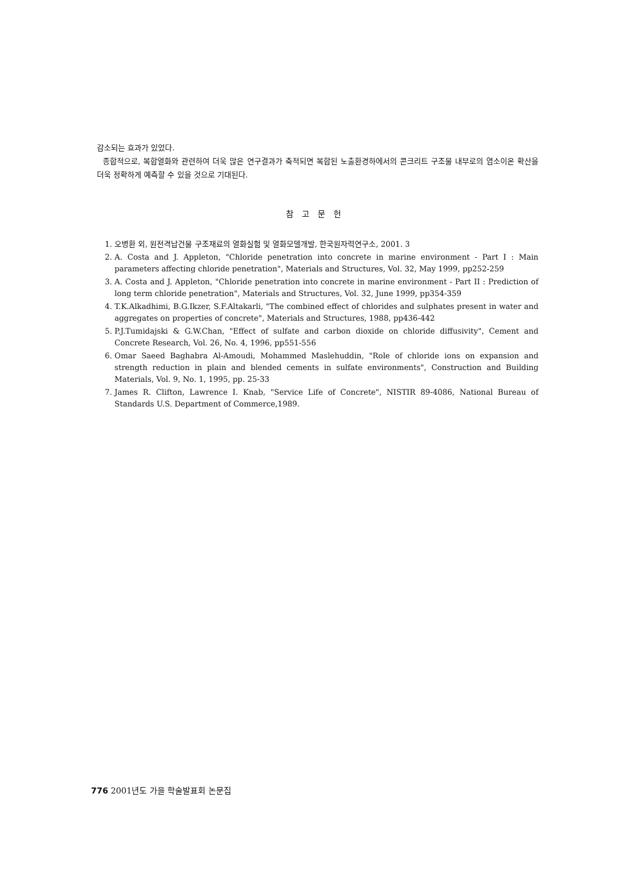감소되는 효과가 있었다.
종합적으로, 복합열화와 관련하여 더욱 많은 연구결과가 축적되면 복합된 노출환경하에서의 콘크리트 구조물 내부로의 염소이온 확산을 더욱 정확하게 예측할 수 있을 것으로 기대된다.
참고문헌
1. 오병환 외, 원전격납건물 구조재료의 열화실험 및 열화모델개발, 한국원자력연구소, 2001. 3
2. A. Costa and J. Appleton, "Chloride penetration into concrete in marine environment - Part I : Main parameters affecting chloride penetration", Materials and Structures, Vol. 32, May 1999, pp252-259
3. A. Costa and J. Appleton, "Chloride penetration into concrete in marine environment - Part II : Prediction of long term chloride penetration", Materials and Structures, Vol. 32, June 1999, pp354-359
4. T.K.Alkadhimi, B.G.Ikzer, S.F.Altakarli, "The combined effect of chlorides and sulphates present in water and aggregates on properties of concrete", Materials and Structures, 1988, pp436-442
5. P.J.Tumidajski & G.W.Chan, "Effect of sulfate and carbon dioxide on chloride diffusivity", Cement and Concrete Research, Vol. 26, No. 4, 1996, pp551-556
6. Omar Saeed Baghabra Al-Amoudi, Mohammed Maslehuddin, "Role of chloride ions on expansion and strength reduction in plain and blended cements in sulfate environments", Construction and Building Materials, Vol. 9, No. 1, 1995, pp. 25-33
7. James R. Clifton, Lawrence I. Knab, "Service Life of Concrete", NISTIR 89-4086, National Bureau of Standards U.S. Department of Commerce,1989.
776 2001년도 가을 학술발표회 논문집